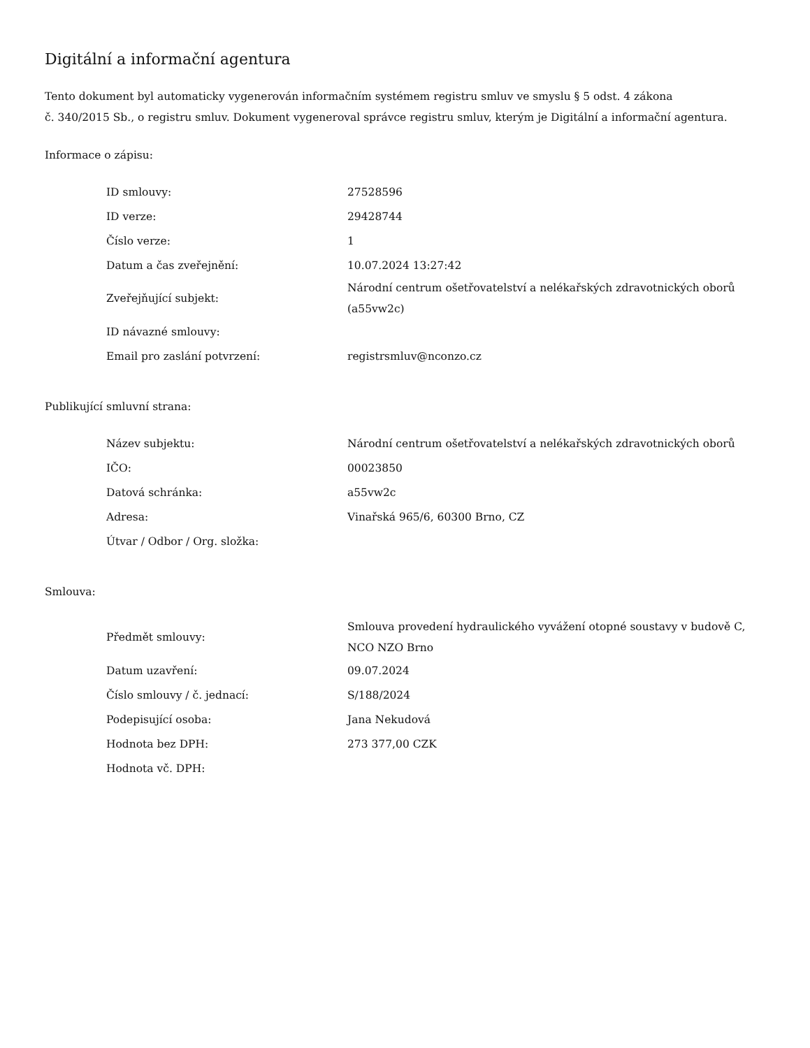Digitální a informační agentura
Tento dokument byl automaticky vygenerován informačním systémem registru smluv ve smyslu § 5 odst. 4 zákona
č. 340/2015 Sb., o registru smluv. Dokument vygeneroval správce registru smluv, kterým je Digitální a informační agentura.
Informace o zápisu:
| ID smlouvy: | 27528596 |
| ID verze: | 29428744 |
| Číslo verze: | 1 |
| Datum a čas zveřejnění: | 10.07.2024 13:27:42 |
| Zveřejňující subjekt: | Národní centrum ošetřovatelství a nelékařských zdravotnických oborů (a55vw2c) |
| ID návazné smlouvy: | |
| Email pro zaslání potvrzení: | registrsmluv@nconzo.cz |
Publikující smluvní strana:
| Název subjektu: | Národní centrum ošetřovatelství a nelékařských zdravotnických oborů |
| IČO: | 00023850 |
| Datová schránka: | a55vw2c |
| Adresa: | Vinařská 965/6, 60300 Brno, CZ |
| Útvar / Odbor / Org. složka: | |
Smlouva:
| Předmět smlouvy: | Smlouva provedení hydraulického vyvážení otopné soustavy v budově C, NCO NZO Brno |
| Datum uzavření: | 09.07.2024 |
| Číslo smlouvy / č. jednací: | S/188/2024 |
| Podepisující osoba: | Jana Nekudová |
| Hodnota bez DPH: | 273 377,00 CZK |
| Hodnota vč. DPH: | |